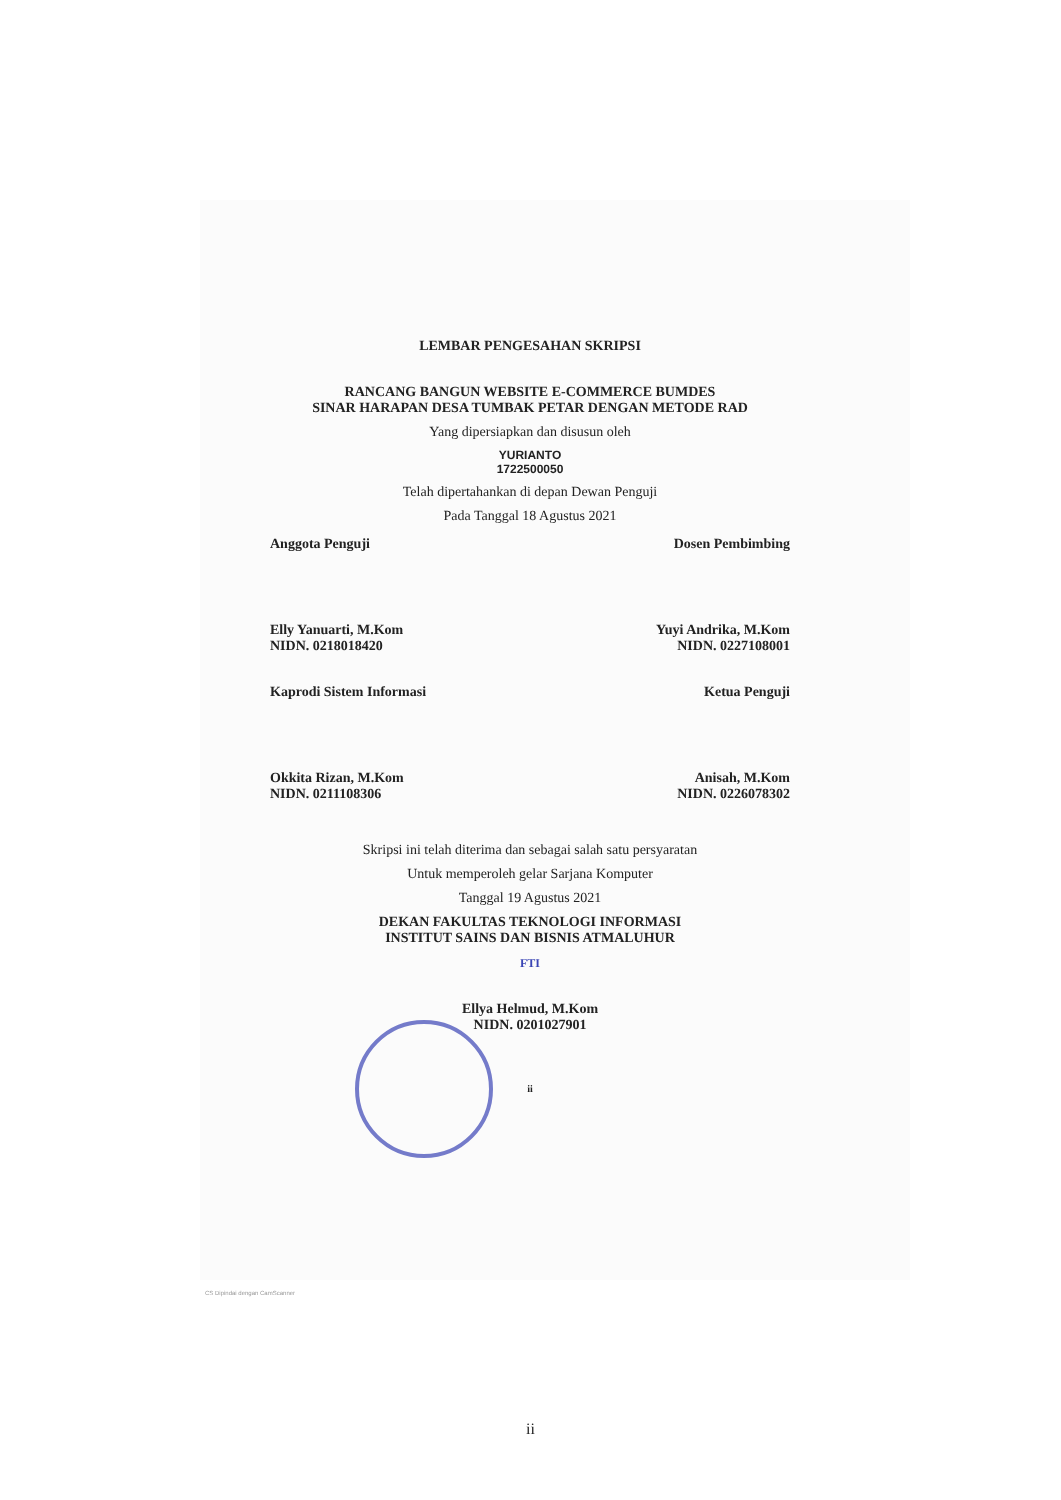LEMBAR PENGESAHAN SKRIPSI
RANCANG BANGUN WEBSITE E-COMMERCE BUMDES
SINAR HARAPAN DESA TUMBAK PETAR DENGAN METODE RAD
Yang dipersiapkan dan disusun oleh
YURIANTO
1722500050
Telah dipertahankan di depan Dewan Penguji
Pada Tanggal 18 Agustus 2021
Anggota Penguji
Elly Yanuarti, M.Kom
NIDN. 0218018420
Dosen Pembimbing
Yuyi Andrika, M.Kom
NIDN. 0227108001
Kaprodi Sistem Informasi
Okkita Rizan, M.Kom
NIDN. 0211108306
Ketua Penguji
Anisah, M.Kom
NIDN. 0226078302
Skripsi ini telah diterima dan sebagai salah satu persyaratan
Untuk memperoleh gelar Sarjana Komputer
Tanggal 19 Agustus 2021
DEKAN FAKULTAS TEKNOLOGI INFORMASI
INSTITUT SAINS DAN BISNIS ATMALUHUR
FTI
Ellya Helmud, M.Kom
NIDN. 0201027901
ii
CS Dipindai dengan CamScanner
ii